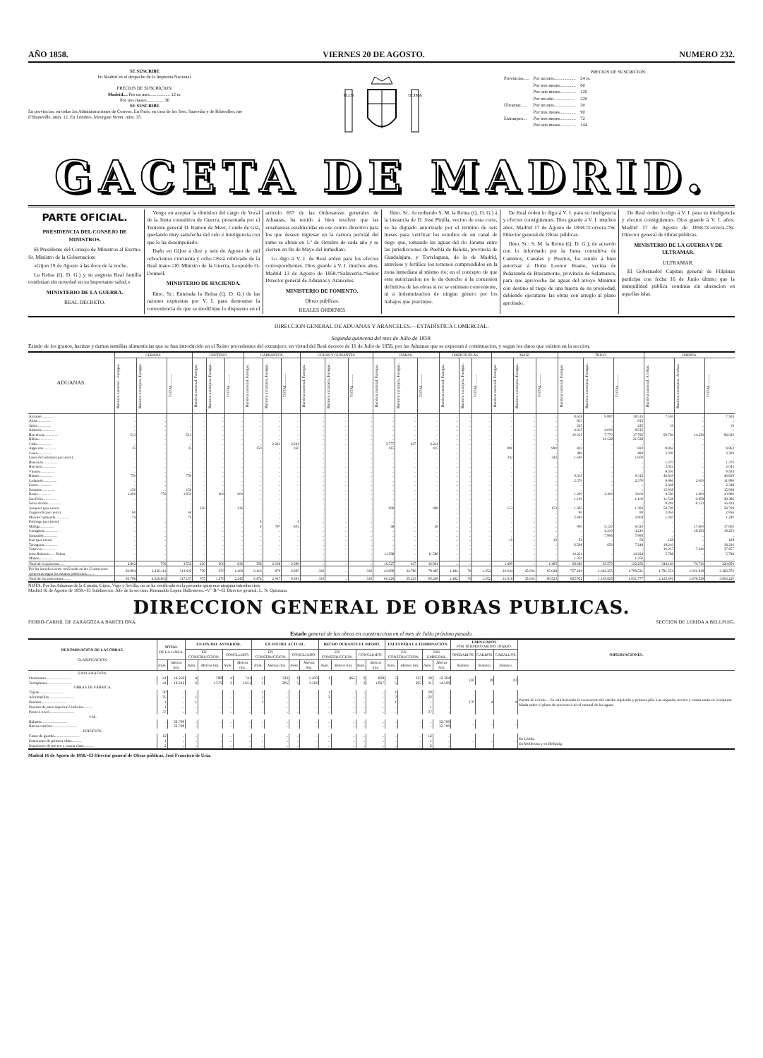AÑO 1858. VIERNES 20 DE AGOSTO. NUMERO 232.
SE SUSCRIBE
En Madrid en el despacho de la Imprenta Nacional.
PRECIOS DE SUSCRICION.
Madrid.... Por un mes.................. 12 rs.
Por tres meses............... 36
SE SUSCRIBE
En provincias, en todas las Administraciones de Correos. En París, en casa de los Sres. Saavedra y de Riberolles, rue d'Hauteville, núm. 12. En Lóndres, Moorgate Street, núm. 35.
PLUS
ULTRA
PRECIOS DE SUSCRICION.
| Provincias..... | Por un mes................... | 24 rs. |
| | Por tres meses.............. | 60 |
| | Por seis meses.............. | 120 |
| | Por un año................... | 220 |
| Ultramar..... | Por un mes................... | 30 |
| | Por tres meses.............. | 90 |
| Extranjero... | Por tres meses.............. | 72 |
| | Por seis meses.............. | 144 |
GACETA DE MADRID.
PARTE OFICIAL.
PRESIDENCIA DEL CONSEJO DE MINISTROS.
El Presidente del Consejo de Ministros al Excmo. Sr. Ministro de la Gobernacion:
«Gijon 19 de Agosto á las doce de la noche.
La Reina (Q. D. G.) y su augusta Real familia continúan sin novedad en su importante salud.»
MINISTERIO DE LA GUERRA.
REAL DECRETO.
Vengo en aceptar la dimision del cargo de Vocal de la Junta consultiva de Guerra, presentada por el Teniente general D. Ramon de Meer, Conde de Grá, quedando muy satisfecha del celo é inteligencia con que lo ha desempeñado.
Dado en Gijon á diez y seis de Agosto de mil ochocientos cincuenta y ocho.=Está rubricado de la Real mano.=El Ministro de la Guerra, Leopoldo O-Donnell.
MINISTERIO DE HACIENDA.
Ilmo. Sr.: Enterada la Reina (Q. D. G.) de las razones expuestas por V. I. para demostrar la conveniencia de que se modifique lo dispuesto en el artículo 657 de las Ordenanzas generales de Aduanas, ha tenido á bien resolver que las enseñanzas establecidas en ese centro directivo para los que deseen ingresar en la carrera pericial del ramo se abran en 1.º de Octubre de cada año y se cierren en fin de Mayo del inmediato.
Lo digo á V. I. de Real órden para los efectos correspondientes. Dios guarde á V. I. muchos años. Madrid 13 de Agosto de 1858.=Salaverría.=Señor Director general de Aduanas y Aranceles.
MINISTERIO DE FOMENTO.
Obras públicas.
REALES ÓRDENES
Ilmo. Sr.: Accediendo S. M. la Reina (Q. D. G.) á la instancia de D. José Pinilla, vecino de esta corte, se ha dignado autorizarle por el término de seis meses para verificar los estudios de un canal de riego que, tomando las aguas del rio Jarama entre las jurisdicciones de Puebla de Beleña, provincia de Guadalajara, y Torrelaguna, de la de Madrid, atraviese y fertilice los terrenos comprendidos en la zona inmediata al mismo rio; en el concepto de que esta autorizacion no le da derecho á la concesion definitiva de las obras si no se estimare conveniente, ni á indemnizacion de ningun género por los trabajos que practique.
De Real órden lo digo á V. I. para su inteligencia y efectos consiguientes. Dios guarde á V. I. muchos años. Madrid 17 de Agosto de 1858.=Corvera.=Sr. Director general de Obras públicas.
Ilmo. Sr.: S. M. la Reina (Q. D. G.), de acuerdo con lo informado por la Junta consultiva de Caminos, Canales y Puertos, ha tenido á bien autorizar á Doña Leonor Ruano, vecina de Peñaranda de Bracamonte, provincia de Salamanca, para que aproveche las aguas del arroyo Minimis con destino al riego de una huerta de su propiedad, debiendo ejecutarse las obras con arreglo al plano aprobado.
De Real órden lo digo á V. I. para su inteligencia y efectos consiguientes. Dios guarde á V. I. años. Madrid 17 de Agosto de 1858.=Corvera.=Sr. Director general de Obras públicas.
MINISTERIO DE LA GUERRA Y DE ULTRAMAR.
ULTRAMAR.
El Gobernador Capitan general de Filipinas participa con fecha 16 de Junio último que la tranquilidad pública continúa sin alteracion en aquellas islas.
DIRECCION GENERAL DE ADUANAS Y ARANCELES.—ESTADÍSTICA COMERCIAL.
Segunda quincena del mes de Julio de 1858.
Estado de los granos, harinas y demas semillas alimenticias que se han introducido en el Reino procedentes del extranjero, en virtud del Real decreto de 11 de Julio de 1856, por las Aduanas que se expresan á continuacion, y segun los datos que existen en la seccion.
| ADUANAS. | CEBADA. | | | CENTENO. | | | GARBANZOS. | | | GUIJAS Y GUISANTES. | | | HABAS. | | | HABICHUELAS. | | | MAIZ. | | | TRIGO. | | | HARINA. | | |
| --- | --- | --- | --- | --- | --- | --- | --- | --- | --- | --- | --- | --- | --- | --- | --- | --- | --- | --- | --- | --- | --- | --- | --- | --- | --- | --- | --- |
| | Bandera nacional... Fanegas. | Bandera extranjera. Fanegas. | TOTAL........... | Bandera nacional. Fanegas. | Bandera extranjera. Fanegas. | TOTAL........... | Bandera nacional. Fanegas. | Bandera extranjera. Fanegas. | TOTAL........... | Bandera nacional. Fanegas. | Bandera extranjera. Fanegas. | TOTAL........... | Bandera nacional. Fanegas. | Bandera extranjera. Fanegas. | TOTAL........... | Bandera nacional. Fanegas. | Bandera extranjera. Fanegas. | TOTAL........... | Bandera nacional. Fanegas. | Bandera extranjera. Fanegas. | TOTAL........... | Bandera nacional. Fanegas. | Bandera extranjera. Fanegas. | TOTAL........... | Bandera nacional. Arrobas. | Bandera extranjera. Arrobas. | TOTAL........... |
| Alicante............... | .. | .. | .. | .. | .. | .. | .. | .. | .. | .. | .. | .. | .. | .. | .. | .. | .. | .. | .. | .. | .. | 8.618 | 9.897 | 18.515 | 7.504 | .. | 7.504 |
| Altea............... | .. | .. | .. | .. | .. | .. | .. | .. | .. | .. | .. | .. | .. | .. | .. | .. | .. | .. | .. | .. | .. | 813 | .. | 813 | .. | .. | .. |
| Jabea............... | .. | .. | .. | .. | .. | .. | .. | .. | .. | .. | .. | .. | .. | .. | .. | .. | .. | .. | .. | .. | .. | 245 | .. | 245 | 16 | .. | 16 |
| Almería............... | .. | .. | .. | .. | .. | .. | .. | .. | .. | .. | .. | .. | .. | .. | .. | .. | .. | .. | .. | .. | .. | 4.615 | 4.000 | 8.615 | .. | .. | .. |
| Barcelona............... | 513 | .. | 513 | .. | .. | .. | .. | .. | .. | .. | .. | .. | .. | .. | .. | .. | .. | .. | .. | .. | .. | 10.015 | 7.770 | 17.785 | 69.784 | 14.236 | 84.020 |
| Bilbao............... | .. | .. | .. | .. | .. | .. | .. | .. | .. | .. | .. | .. | .. | .. | .. | .. | .. | .. | .. | .. | .. | .. | 21.528 | 21.528 | .. | .. | .. |
| Cádiz............... | .. | .. | .. | .. | .. | .. | .. | 2.241 | 2.241 | .. | .. | .. | 3.777 | 437 | 4.214 | .. | .. | .. | .. | .. | .. | .. | .. | .. | .. | .. | .. |
| Algeciras............... | 35 | .. | 35 | .. | .. | .. | 350 | .. | 350 | .. | .. | .. | 415 | .. | 415 | .. | .. | .. | 990 | .. | 990 | 822 | .. | 822 | 9.862 | .. | 9.862 |
| Ceuta............... | .. | .. | .. | .. | .. | .. | .. | .. | .. | .. | .. | .. | .. | .. | .. | .. | .. | .. | .. | .. | .. | 480 | .. | 480 | 3.300 | .. | 3.300 |
| Línea de Gibraltar (por tierra) | .. | .. | .. | .. | .. | .. | .. | .. | .. | .. | .. | .. | .. | .. | .. | .. | .. | .. | 342 | .. | 342 | 1.600 | .. | 1.600 | .. | .. | .. |
| Benicarló............... | .. | .. | .. | .. | .. | .. | .. | .. | .. | .. | .. | .. | .. | .. | .. | .. | .. | .. | .. | .. | .. | .. | .. | .. | 1.370 | .. | 1.370 |
| Burriana............... | .. | .. | .. | .. | .. | .. | .. | .. | .. | .. | .. | .. | .. | .. | .. | .. | .. | .. | .. | .. | .. | .. | .. | .. | 2.042 | .. | 2.042 |
| Vinaróz............... | .. | .. | .. | .. | .. | .. | .. | .. | .. | .. | .. | .. | .. | .. | .. | .. | .. | .. | .. | .. | .. | .. | .. | .. | 9.504 | .. | 9.504 |
| Blanes............... | 750 | .. | 750 | .. | .. | .. | .. | .. | .. | .. | .. | .. | .. | .. | .. | .. | .. | .. | .. | .. | .. | 9.315 | .. | 9.315 | 46.819 | .. | 46.819 |
| Ladaqués............... | .. | .. | .. | .. | .. | .. | .. | .. | .. | .. | .. | .. | .. | .. | .. | .. | .. | .. | .. | .. | .. | 2.370 | .. | 2.370 | 9.996 | 2.000 | 11.996 |
| Lloret............... | .. | .. | .. | .. | .. | .. | .. | .. | .. | .. | .. | .. | .. | .. | .. | .. | .. | .. | .. | .. | .. | .. | .. | .. | 2.348 | .. | 2.348 |
| Palamós............... | 150 | .. | 150 | .. | .. | .. | .. | .. | .. | .. | .. | .. | .. | .. | .. | .. | .. | .. | .. | .. | .. | .. | .. | .. | 15.938 | .. | 15.938 |
| Rosas............... | 1.200 | 750 | 1.950 | .. | 600 | 600 | .. | .. | .. | .. | .. | .. | .. | .. | .. | .. | .. | .. | .. | .. | .. | 1.200 | 2.400 | 3.600 | 8.590 | 2.400 | 10.990 |
| San Feliú............... | .. | .. | .. | .. | .. | .. | .. | .. | .. | .. | .. | .. | .. | .. | .. | .. | .. | .. | .. | .. | .. | 1.100 | .. | 1.100 | 31.528 | 6.858 | 38.386 |
| Selva de mar............... | .. | .. | .. | .. | .. | .. | .. | .. | .. | .. | .. | .. | .. | .. | .. | .. | .. | .. | .. | .. | .. | .. | .. | .. | 8.291 | 8.123 | 16.414 |
| Junquera (por tierra) | .. | .. | .. | 236 | .. | 236 | .. | .. | .. | .. | .. | .. | 699 | .. | 699 | .. | .. | .. | 153 | .. | 153 | 1.383 | .. | 1.383 | 58.709 | .. | 58.709 |
| Zuigcerdá (por tierra) | 60 | .. | 60 | .. | .. | .. | .. | .. | .. | .. | .. | .. | .. | .. | .. | .. | .. | .. | .. | .. | .. | 80 | .. | 80 | 2.956 | .. | 2.956 |
| Motril-Calahonda............... | 74 | .. | 74 | .. | .. | .. | .. | .. | .. | .. | .. | .. | .. | .. | .. | .. | .. | .. | .. | .. | .. | 2.904 | .. | 2.904 | 1.240 | .. | 1.240 |
| Palmogo (por tierra) | .. | .. | .. | .. | .. | .. | 4 | .. | 4 | .. | .. | .. | .. | .. | .. | .. | .. | .. | .. | .. | .. | .. | .. | .. | .. | .. | .. |
| Málaga............... | .. | .. | .. | .. | .. | .. | 4 | 797 | 801 | .. | .. | .. | 48 | .. | 48 | .. | .. | .. | .. | .. | .. | 900 | 5.120 | 6.020 | .. | 17.600 | 17.600 |
| Cartagena............... | .. | .. | .. | .. | .. | .. | .. | .. | .. | .. | .. | .. | .. | .. | .. | .. | .. | .. | .. | .. | .. | .. | 4.210 | 4.210 | .. | 18.253 | 18.253 |
| Santander............... | .. | .. | .. | .. | .. | .. | .. | .. | .. | .. | .. | .. | .. | .. | .. | .. | .. | .. | .. | .. | .. | .. | 7.995 | 7.995 | .. | .. | .. |
| Irun (por tierra) | .. | .. | .. | .. | .. | .. | .. | .. | .. | .. | .. | .. | .. | .. | .. | .. | .. | .. | 10 | .. | 10 | 54 | .. | 54 | 128 | .. | 128 |
| Tarragona............... | .. | .. | .. | .. | .. | .. | .. | .. | .. | .. | .. | .. | .. | .. | .. | .. | .. | .. | .. | .. | .. | 6.598 | 650 | 7.248 | 18.210 | .. | 18.210 |
| Valencia............... | .. | .. | .. | .. | .. | .. | .. | .. | .. | .. | .. | .. | .. | .. | .. | .. | .. | .. | .. | .. | .. | .. | .. | .. | 30.217 | 7.240 | 37.457 |
| Islas Baleares ...... Palma | .. | .. | .. | .. | .. | .. | .. | .. | .. | .. | .. | .. | 11.588 | .. | 11.588 | .. | .. | .. | .. | .. | .. | 14.224 | .. | 14.224 | 5.788 | .. | 5.788 |
| Mahon............... | .. | .. | .. | .. | .. | .. | .. | .. | .. | .. | .. | .. | .. | .. | .. | .. | .. | .. | .. | .. | .. | 1.350 | .. | 1.350 | .. | .. | .. |
| Total de la quincena...... | 2.802 | 750 | 3.552 | 236 | 600 | 836 | 358 | 2.038 | 2.396 | .. | .. | .. | 16.527 | 437 | 16.964 | .. | .. | .. | 1.495 | .. | 1.495 | 68.686 | 63.570 | 132.256 | 344.140 | 76.710 | 420.850 |
| Por las introducciones verificadas en las 13 anteriores quincenas segun los estados publicados......... | 80.994 | 2.326.111 | 313.605 | 739 | 670 | 1.409 | 6.116 | 879 | 6.995 | 330 | .. | 330 | 43.699 | 34.786 | 78.485 | 1.282 | 70 | 1.352 | 20.024 | 45.004 | 65.028 | 757.266 | 1.042.255 | 1.799.521 | 1.781.551 | 1.601.819 | 3.383.370 |
| Total de los siete meses......... | 83.796 | 2.326.861 | 317.157 | 975 | 1.270 | 2.245 | 6.474 | 2.917 | 9.391 | 330 | .. | 330 | 60.226 | 35.223 | 95.449 | 1.282 | 70 | 1.352 | 21.519 | 45.004 | 66.523 | 825.952 | 1.105.825 | 1.931.777 | 2.125.691 | 1.678.529 | 3.804.220 |
NOTA. Por las Aduanas de la Coruña, Gijon, Vigo y Sevilla, no se ha verificado en la presente quincena ninguna introduccion.
Madrid 16 de Agosto de 1858.=El Subdirector, Jefe de la seccion, Romualdo Lopez Ballesteros.=V.º B.º=El Director general, L. N. Quintana.
DIRECCION GENERAL DE OBRAS PUBLICAS.
FERRO-CARRIL DE ZARAGOZA A BARCELONA. SECCION DE LERIDA A BELLPUIG.
Estado general de las obras en construccion en el mes de Julio próximo pasado.
| DENOMINACION DE LAS OBRAS. CLASIFICACION. | TOTAL DE LA LINEA. | | EN FIN DEL ANTERIOR. | | | | EN FIN DEL ACTUAL. | | | | HECHO DURANTE EL MISMO. | | | | FALTA PARA LA TERMINACION. | | | | EMPLEADOS POR TÉRMINO MEDIO DIARIO. | | | OBSERVACIONES. |
| --- | --- | --- | --- | --- | --- | --- | --- | --- | --- | --- | --- | --- | --- | --- | --- | --- | --- | --- | --- | --- | --- | --- |
| | | | EN CONSTRUCCION. | | CONCLUIDO. | | EN CONSTRUCCION. | | CONCLUIDO. | | EN CONSTRUCCION. | | CONCLUIDO. | | EN CONSTRUCCION. | | SIN EMPEZAR. | | OPERARIOS. | CARROS. | CABALLOS. | |
| | Núm. | Metros lins. | Núm. | Metros lins. | Núm. | Metros lins. | Núm. | Metros lins. | Núm. | Metros lins. | Núm. | Metros lins. | Núm. | Metros lins. | Núm. | Metros lins. | Núm. | Metros lins. | Número | Número. | Número. | |
| EXPLANACION. | | | | | | | | | | | | | | | | | | | | | | |
| Desmontes.......................... | 41 | 14.256 | 4 | 788 | 4 | 741 | 5 | 323 | 6 | 1.569 | 1 | 465 | 2 | 828 | 5 | 323 | 30 | 12.364 | 136 | 19 | 19 | |
| Terraplenes.......................... | 41 | 18.212 | 6 | 1.376 | 2 | 1.651 | 5 | 295 | 5 | 3.318 | .. | .. | 3 | 1.667 | 5 | 295 | 31 | 14.599 | | | | |
| OBRAS DE FÁBRICA. | | | | | | | | | | | | | | | | | | | | | | |
| Tajeas.......................... | 30 | .. | .. | .. | .. | .. | 1 | .. | .. | .. | 1 | .. | .. | .. | 1 | .. | 29 | .. | 170 | 4 | 4 | Puente de Lérida. —Se está haciendo la excavacion del estribo izquierdo y primera pila. Las segunda, tercera y cuarta están en la séptima hilada sobre el plano de ereccion ó nivel normal de las aguas. |
| Alcantarillas.......................... | 25 | .. | 1 | .. | .. | .. | 3 | .. | .. | .. | 2 | .. | .. | .. | 3 | .. | 22 | .. | | | | |
| Puentes.......................... | 1 | .. | 1 | .. | .. | .. | 1 | .. | .. | .. | .. | .. | .. | .. | 1 | .. | .. | .. | | | | |
| Puentes de paso superior ó inferior.......... | 1 | .. | .. | .. | .. | .. | .. | .. | .. | .. | .. | .. | .. | .. | .. | .. | 1 | .. | | | | |
| Pasos á nivel.......................... | 37 | .. | .. | .. | .. | .. | .. | .. | .. | .. | .. | .. | .. | .. | .. | .. | 37 | .. | | | | |
| VIA. | | | | | | | | | | | | | | | | | | | | | | |
| Balastre.......................... | .. | 32.700 | .. | .. | .. | .. | .. | .. | .. | .. | .. | .. | .. | .. | .. | .. | .. | 32.700 | .. | .. | .. | |
| Barras-carriles.......................... | .. | 32.700 | .. | .. | .. | .. | .. | .. | .. | .. | .. | .. | .. | .. | .. | .. | .. | 32.700 | | | | |
| EDIFICIOS. | | | | | | | | | | | | | | | | | | | | | | |
| Casas de guarda.......................... | 12 | .. | .. | .. | .. | .. | .. | .. | .. | .. | .. | .. | .. | .. | .. | .. | 12 | .. | .. | .. | .. | En Lérida. En Mollerusa y en Bellpuig. |
| Estaciones de primera clase.......... | 1 | .. | .. | .. | .. | .. | .. | .. | .. | .. | .. | .. | .. | .. | .. | .. | 1 | .. | | | | |
| Estaciones de tercera y cuarta clase.......... | 2 | .. | .. | .. | .. | .. | .. | .. | .. | .. | .. | .. | .. | .. | .. | .. | 2 | .. | | | | |
Madrid 16 de Agosto de 1858.=El Director general de Obras públicas, José Francisco de Uría.